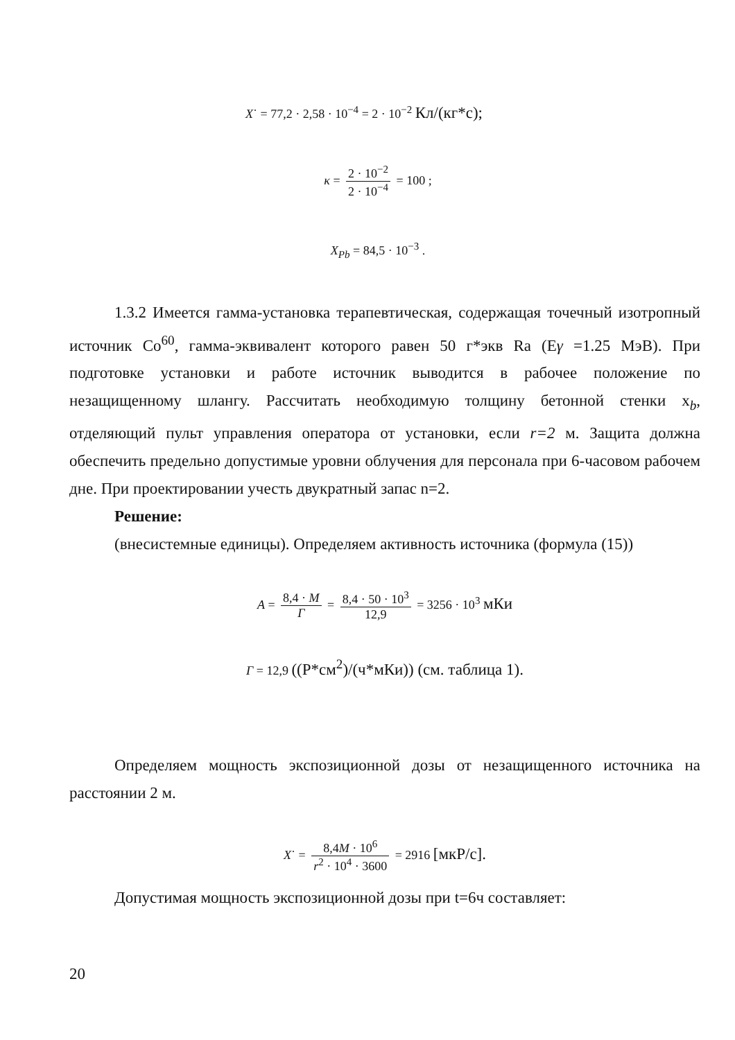X˙ = 77,2 · 2,58 · 10<sup>−4</sup> = 2 · 10<sup>−2</sup> Кл/(кг*с);
κ = 2 · 10<sup>−2</sup> 2 · 10<sup>−4</sup> = 100 ;
X<sub>Pb</sub> = 84,5 · 10<sup>−3</sup> .
1.3.2 Имеется гамма-установка терапевтическая, содержащая точечный изотропный источник Co<sup>60</sup>, гамма-эквивалент которого равен 50 г*экв Ra (Eγ =1.25 МэВ). При подготовке установки и работе источник выводится в рабочее положение по незащищенному шлангу. Рассчитать необходимую толщину бетонной стенки x<sub>b</sub>, отделяющий пульт управления оператора от установки, если r=2 м. Защита должна обеспечить предельно допустимые уровни облучения для персонала при 6-часовом рабочем дне. При проектировании учесть двукратный запас n=2.
Решение:
(внесистемные единицы). Определяем активность источника (формула (15))
A = 8,4 · M Г = 8,4 · 50 · 10<sup>3</sup> 12,9 = 3256 · 10<sup>3</sup> мКи
Г = 12,9 ((Р*см<sup>2</sup>)/(ч*мКи)) (см. таблица 1).
Определяем мощность экспозиционной дозы от незащищенного источника на расстоянии 2 м.
X˙ = 8,4M · 10<sup>6</sup> r<sup>2</sup> · 10<sup>4</sup> · 3600 = 2916 [мкР/с].
Допустимая мощность экспозиционной дозы при t=6ч составляет:
20